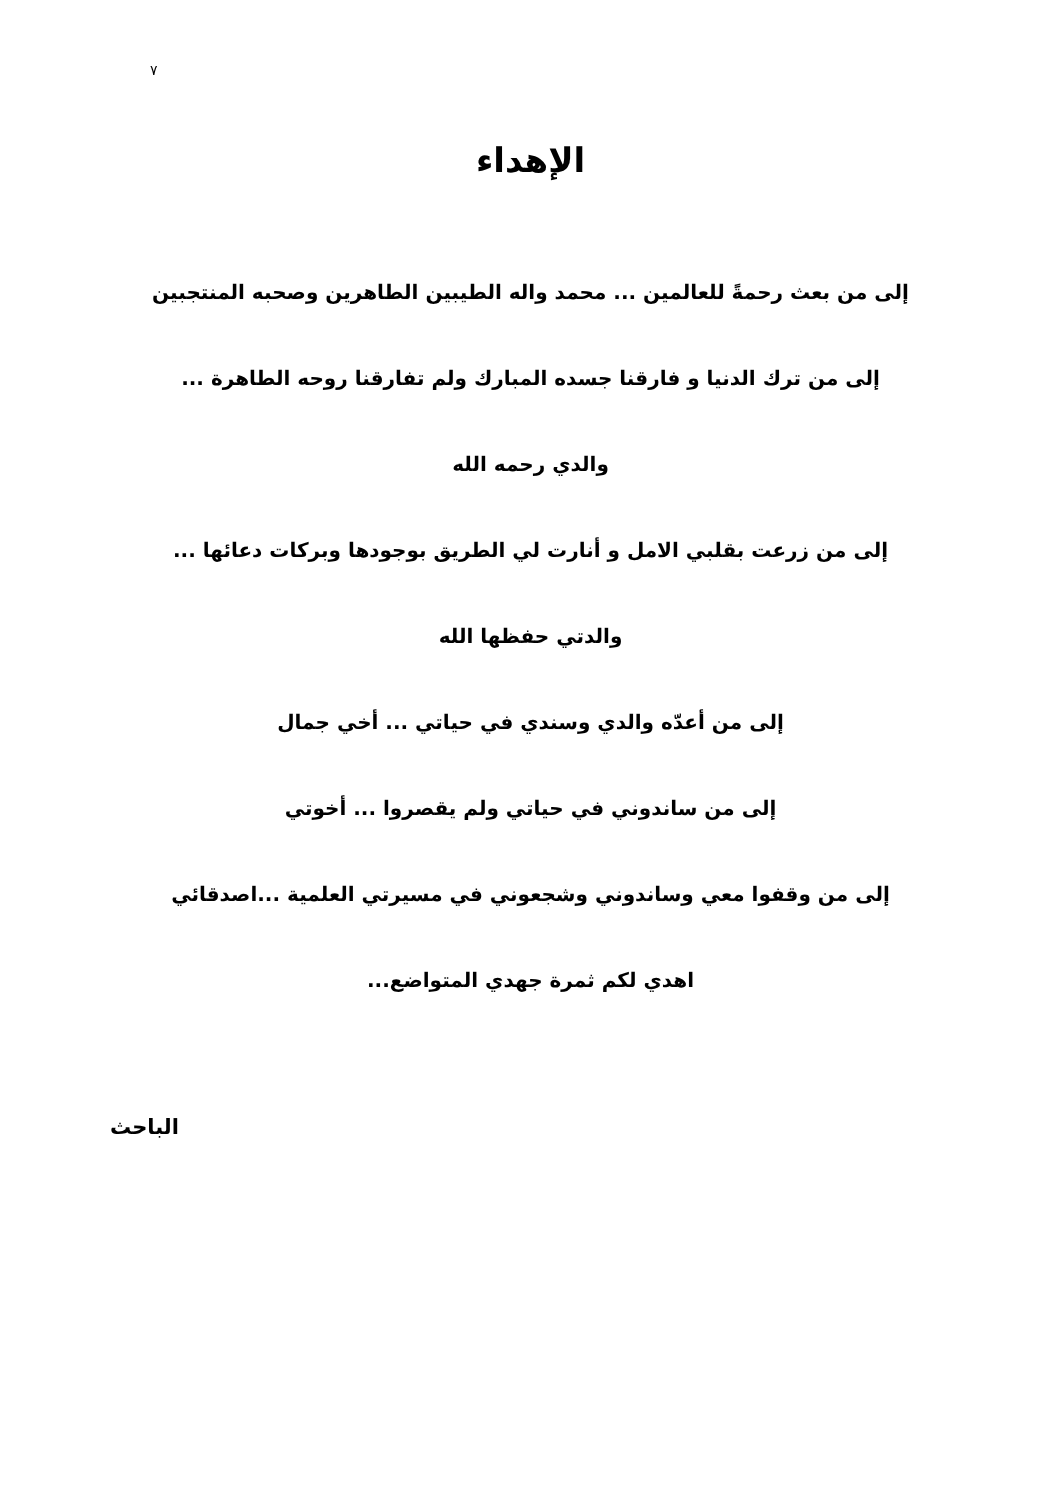٧
الإهداء
إلى من بعث رحمةً للعالمين ... محمد واله الطيبين الطاهرين وصحبه المنتجبين
إلى من ترك الدنيا و فارقنا جسده المبارك ولم تفارقنا روحه الطاهرة ...
والدي رحمه الله
إلى من زرعت بقلبي الامل و أنارت لي الطريق بوجودها وبركات دعائها ...
والدتي حفظها الله
إلى من أعدّه والدي وسندي في حياتي ... أخي جمال
إلى من ساندوني في حياتي ولم يقصروا ... أخوتي
إلى من وقفوا معي وساندوني وشجعوني في مسيرتي العلمية ...اصدقائي
اهدي لكم ثمرة جهدي المتواضع...
الباحث